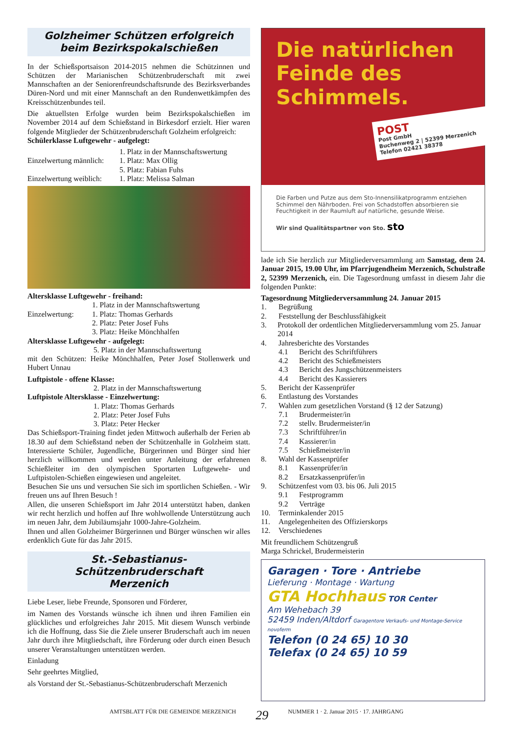Golzheimer Schützen erfolgreich
beim Bezirkspokalschießen
In der Schießsportsaison 2014-2015 nehmen die Schützinnen und Schützen der Marianischen Schützenbruderschaft mit zwei Mannschaften an der Seniorenfreundschaftsrunde des Bezirksverbandes Düren-Nord und mit einer Mannschaft an den Rundenwettkämpfen des Kreisschützenbundes teil.
Die aktuellsten Erfolge wurden beim Bezirkspokalschießen im November 2014 auf dem Schießstand in Birkesdorf erzielt. Hier waren folgende Mitglieder der Schützenbruderschaft Golzheim erfolgreich:
Schülerklasse Luftgewehr - aufgelegt:
1. Platz in der Mannschaftswertung
Einzelwertung männlich: 1. Platz: Max Ollig
5. Platz: Fabian Fuhs
Einzelwertung weiblich: 1. Platz: Melissa Salman
Altersklasse Luftgewehr - freihand:
1. Platz in der Mannschaftswertung
Einzelwertung: 1. Platz: Thomas Gerhards
2. Platz: Peter Josef Fuhs
3. Platz: Heike Mönchhalfen
Altersklasse Luftgewehr - aufgelegt:
5. Platz in der Mannschaftswertung
mit den Schützen: Heike Mönchhalfen, Peter Josef Stollenwerk und Hubert Unnau
Luftpistole - offene Klasse:
2. Platz in der Mannschaftswertung
Luftpistole Altersklasse - Einzelwertung:
1. Platz: Thomas Gerhards
2. Platz: Peter Josef Fuhs
3. Platz: Peter Hecker
Das Schießsport-Training findet jeden Mittwoch außerhalb der Ferien ab 18.30 auf dem Schießstand neben der Schützenhalle in Golzheim statt. Interessierte Schüler, Jugendliche, Bürgerinnen und Bürger sind hier herzlich willkommen und werden unter Anleitung der erfahrenen Schießleiter im den olympischen Sportarten Luftgewehr- und Luftpistolen-Schießen eingewiesen und angeleitet.
Besuchen Sie uns und versuchen Sie sich im sportlichen Schießen. - Wir freuen uns auf Ihren Besuch !
Allen, die unseren Schießsport im Jahr 2014 unterstützt haben, danken wir recht herzlich und hoffen auf Ihre wohlwollende Unterstützung auch im neuen Jahr, dem Jubiläumsjahr 1000-Jahre-Golzheim.
Ihnen und allen Golzheimer Bürgerinnen und Bürger wünschen wir alles erdenklich Gute für das Jahr 2015.
St.-Sebastianus-Schützenbruderschaft
Merzenich
Liebe Leser, liebe Freunde, Sponsoren und Förderer,
im Namen des Vorstands wünsche ich ihnen und ihren Familien ein glückliches und erfolgreiches Jahr 2015. Mit diesem Wunsch verbinde ich die Hoffnung, dass Sie die Ziele unserer Bruderschaft auch im neuen Jahr durch ihre Mitgliedschaft, ihre Förderung oder durch einen Besuch unserer Veranstaltungen unterstützen werden.
Einladung
Sehr geehrtes Mitglied,
als Vorstand der St.-Sebastianus-Schützenbruderschaft Merzenich
Die natürlichen
Feinde des
Schimmels.
POST
Post GmbH
Buchenweg 2 | 52399 Merzenich
Telefon 02421 38378
Die Farben und Putze aus dem Sto-Innensilikatprogramm entziehen Schimmel den Nährboden. Frei von Schadstoffen absorbieren sie Feuchtigkeit in der Raumluft auf natürliche, gesunde Weise.
Wir sind Qualitätspartner von Sto. sto
lade ich Sie herzlich zur Mitgliederversammlung am Samstag, dem 24. Januar 2015, 19.00 Uhr, im Pfarrjugendheim Merzenich, Schulstraße 2, 52399 Merzenich, ein. Die Tagesordnung umfasst in diesem Jahr die folgenden Punkte:
Tagesordnung Mitgliederversammlung 24. Januar 2015
1. Begrüßung
2. Feststellung der Beschlussfähigkeit
3. Protokoll der ordentlichen Mitgliederversammlung vom 25. Januar 2014
4. Jahresberichte des Vorstandes
4.1 Bericht des Schriftführers
4.2 Bericht des Schießmeisters
4.3 Bericht des Jungschützenmeisters
4.4 Bericht des Kassierers
5. Bericht der Kassenprüfer
6. Entlastung des Vorstandes
7. Wahlen zum gesetzlichen Vorstand (§ 12 der Satzung)
7.1 Brudermeister/in
7.2 stellv. Brudermeister/in
7.3 Schriftführer/in
7.4 Kassierer/in
7.5 Schießmeister/in
8. Wahl der Kassenprüfer
8.1 Kassenprüfer/in
8.2 Ersatzkassenprüfer/in
9. Schützenfest vom 03. bis 06. Juli 2015
9.1 Festprogramm
9.2 Verträge
10. Terminkalender 2015
11. Angelegenheiten des Offizierskorps
12. Verschiedenes
Mit freundlichem Schützengruß
Marga Schrickel, Brudermeisterin
Garagen · Tore · Antriebe
Lieferung · Montage · Wartung
GTA Hochhaus TOR Center
Am Wehebach 39
52459 Inden/Altdorf Garagentore Verkaufs- und Montage-Service novoferm
Telefon (0 24 65) 10 30
Telefax (0 24 65) 10 59
AMTSBLATT FÜR DIE GEMEINDE MERZENICH 29 NUMMER 1 · 2. Januar 2015 · 17. JAHRGANG